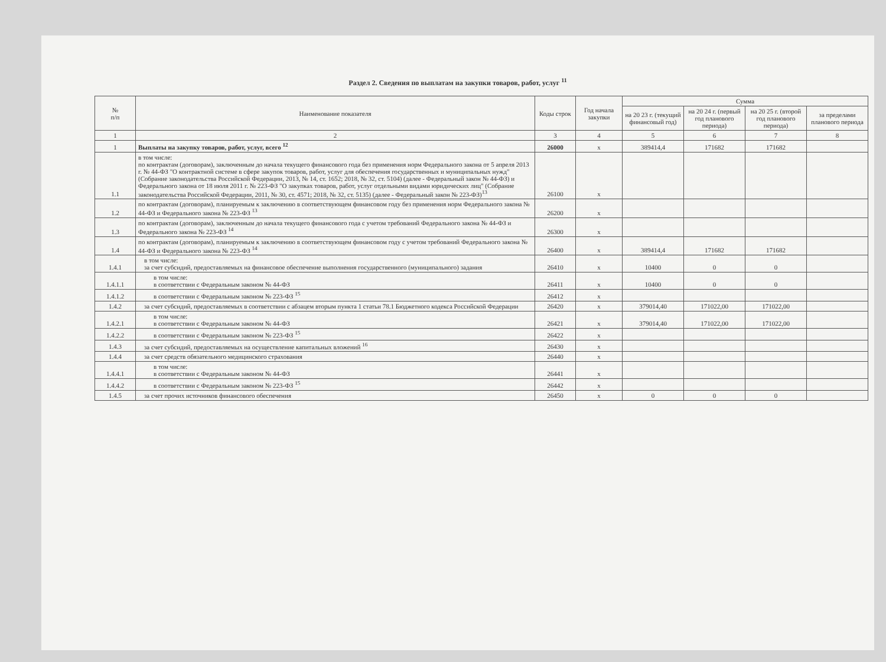Раздел 2. Сведения по выплатам на закупки товаров, работ, услуг <sup>11</sup>
| № п/п | Наименование показателя | Коды строк | Год начала закупки | Сумма | | | |
| --- | --- | --- | --- | --- | --- | --- | --- |
| | | | | на 20 23 г. (текущий финансовый год) | на 20 24 г. (первый год планового периода) | на 20 25 г. (второй год планового периода) | за пределами планового периода |
| 1 | 2 | 3 | 4 | 5 | 6 | 7 | 8 |
| 1 | Выплаты на закупку товаров, работ, услуг, всего <sup>12</sup> | 26000 | x | 389414,4 | 171682 | 171682 | |
| 1.1 | в том числе: по контрактам (договорам), заключенным до начала текущего финансового года без применения норм Федерального закона от 5 апреля 2013 г. № 44-ФЗ "О контрактной системе в сфере закупок товаров, работ, услуг для обеспечения государственных и муниципальных нужд" (Собрание законодательства Российской Федерации, 2013, № 14, ст. 1652; 2018, № 32, ст. 5104) (далее - Федеральный закон № 44-ФЗ) и Федерального закона от 18 июля 2011 г. № 223-ФЗ "О закупках товаров, работ, услуг отдельными видами юридических лиц" (Собрание законодательства Российской Федерации, 2011, № 30, ст. 4571; 2018, № 32, ст. 5135) (далее - Федеральный закон № 223-ФЗ)<sup>13</sup> | 26100 | x | | | | |
| 1.2 | по контрактам (договорам), планируемым к заключению в соответствующем финансовом году без применения норм Федерального закона № 44-ФЗ и Федерального закона № 223-ФЗ <sup>13</sup> | 26200 | x | | | | |
| 1.3 | по контрактам (договорам), заключенным до начала текущего финансового года с учетом требований Федерального закона № 44-ФЗ и Федерального закона № 223-ФЗ <sup>14</sup> | 26300 | x | | | | |
| 1.4 | по контрактам (договорам), планируемым к заключению в соответствующем финансовом году с учетом требований Федерального закона № 44-ФЗ и Федерального закона № 223-ФЗ <sup>14</sup> | 26400 | x | 389414,4 | 171682 | 171682 | |
| 1.4.1 | в том числе: за счет субсидий, предоставляемых на финансовое обеспечение выполнения государственного (муниципального) задания | 26410 | x | 10400 | 0 | 0 | |
| 1.4.1.1 | в том числе: в соответствии с Федеральным законом № 44-ФЗ | 26411 | x | 10400 | 0 | 0 | |
| 1.4.1.2 | в соответствии с Федеральным законом № 223-ФЗ <sup>15</sup> | 26412 | x | | | | |
| 1.4.2 | за счет субсидий, предоставляемых в соответствии с абзацем вторым пункта 1 статьи 78.1 Бюджетного кодекса Российской Федерации | 26420 | x | 379014,40 | 171022,00 | 171022,00 | |
| 1.4.2.1 | в том числе: в соответствии с Федеральным законом № 44-ФЗ | 26421 | x | 379014,40 | 171022,00 | 171022,00 | |
| 1.4.2.2 | в соответствии с Федеральным законом № 223-ФЗ <sup>15</sup> | 26422 | x | | | | |
| 1.4.3 | за счет субсидий, предоставляемых на осуществление капитальных вложений <sup>16</sup> | 26430 | x | | | | |
| 1.4.4 | за счет средств обязательного медицинского страхования | 26440 | x | | | | |
| 1.4.4.1 | в том числе: в соответствии с Федеральным законом № 44-ФЗ | 26441 | x | | | | |
| 1.4.4.2 | в соответствии с Федеральным законом № 223-ФЗ <sup>15</sup> | 26442 | x | | | | |
| 1.4.5 | за счет прочих источников финансового обеспечения | 26450 | x | 0 | 0 | 0 | |